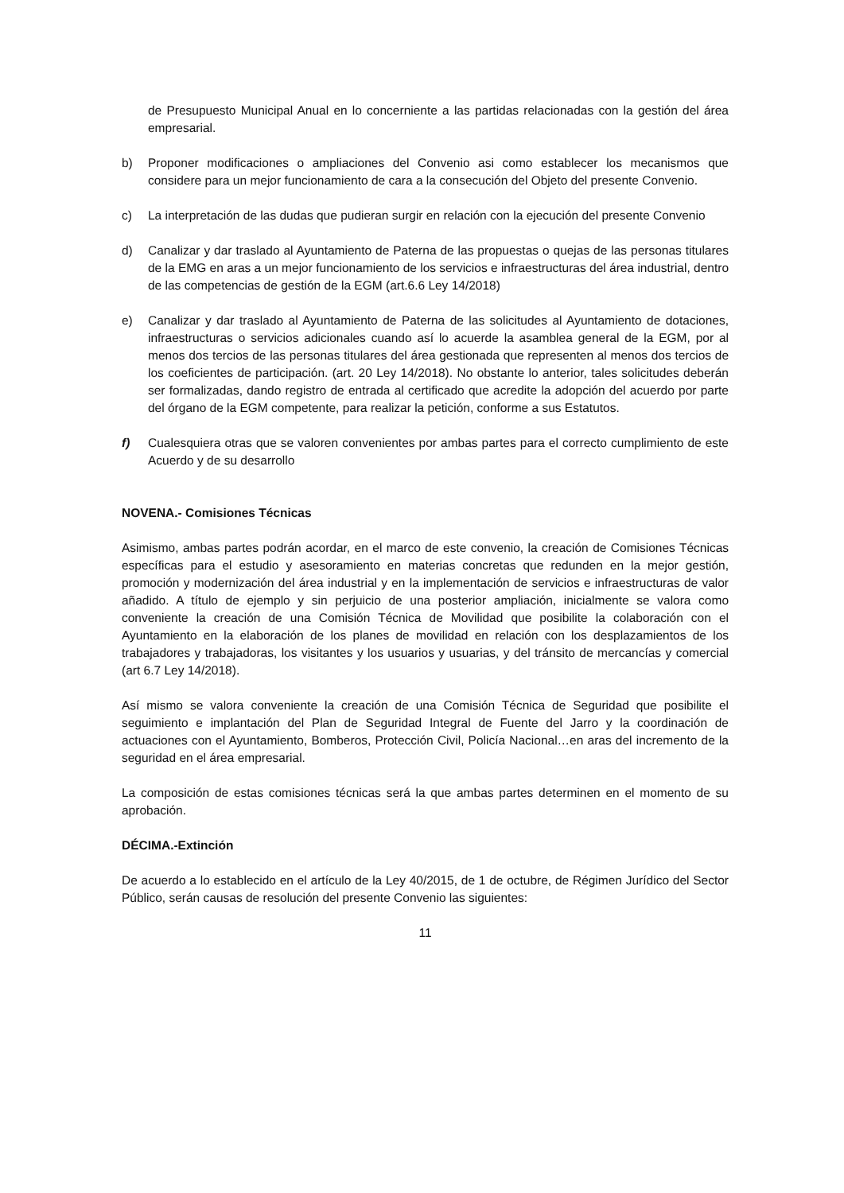de Presupuesto Municipal Anual en lo concerniente a las partidas relacionadas con la gestión del área empresarial.
b) Proponer modificaciones o ampliaciones del Convenio asi como establecer los mecanismos que considere para un mejor funcionamiento de cara a la consecución del Objeto del presente Convenio.
c) La interpretación de las dudas que pudieran surgir en relación con la ejecución del presente Convenio
d) Canalizar y dar traslado al Ayuntamiento de Paterna de las propuestas o quejas de las personas titulares de la EMG en aras a un mejor funcionamiento de los servicios e infraestructuras del área industrial, dentro de las competencias de gestión de la EGM (art.6.6 Ley 14/2018)
e) Canalizar y dar traslado al Ayuntamiento de Paterna de las solicitudes al Ayuntamiento de dotaciones, infraestructuras o servicios adicionales cuando así lo acuerde la asamblea general de la EGM, por al menos dos tercios de las personas titulares del área gestionada que representen al menos dos tercios de los coeficientes de participación. (art. 20 Ley 14/2018). No obstante lo anterior, tales solicitudes deberán ser formalizadas, dando registro de entrada al certificado que acredite la adopción del acuerdo por parte del órgano de la EGM competente, para realizar la petición, conforme a sus Estatutos.
f) Cualesquiera otras que se valoren convenientes por ambas partes para el correcto cumplimiento de este Acuerdo y de su desarrollo
NOVENA.- Comisiones Técnicas
Asimismo, ambas partes podrán acordar, en el marco de este convenio, la creación de Comisiones Técnicas específicas para el estudio y asesoramiento en materias concretas que redunden en la mejor gestión, promoción y modernización del área industrial y en la implementación de servicios e infraestructuras de valor añadido. A título de ejemplo y sin perjuicio de una posterior ampliación, inicialmente se valora como conveniente la creación de una Comisión Técnica de Movilidad que posibilite la colaboración con el Ayuntamiento en la elaboración de los planes de movilidad en relación con los desplazamientos de los trabajadores y trabajadoras, los visitantes y los usuarios y usuarias, y del tránsito de mercancías y comercial (art 6.7 Ley 14/2018).
Así mismo se valora conveniente la creación de una Comisión Técnica de Seguridad que posibilite el seguimiento e implantación del Plan de Seguridad Integral de Fuente del Jarro y la coordinación de actuaciones con el Ayuntamiento, Bomberos, Protección Civil, Policía Nacional…en aras del incremento de la seguridad en el área empresarial.
La composición de estas comisiones técnicas será la que ambas partes determinen en el momento de su aprobación.
DÉCIMA.-Extinción
De acuerdo a lo establecido en el artículo de la Ley 40/2015, de 1 de octubre, de Régimen Jurídico del Sector Público, serán causas de resolución del presente Convenio las siguientes:
11